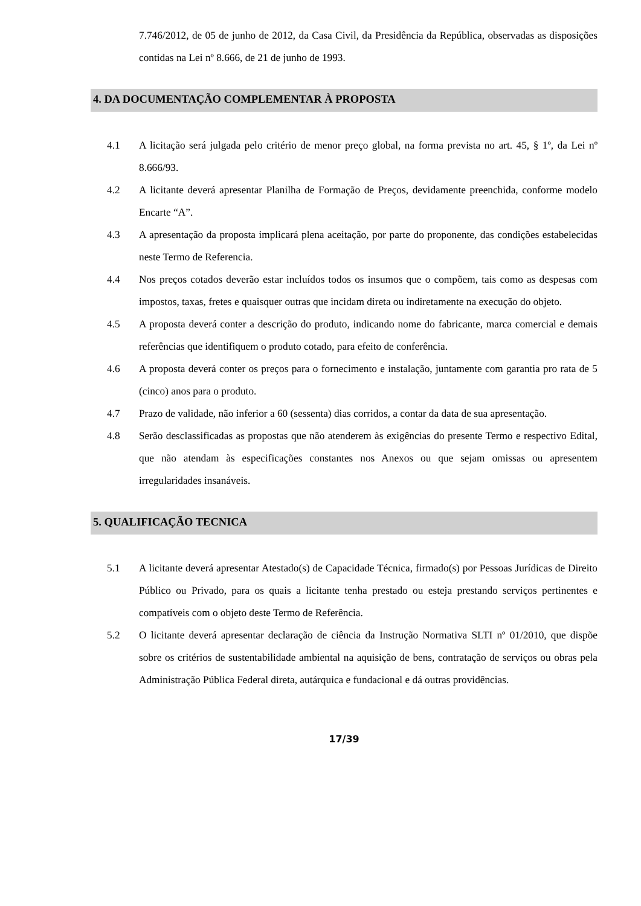7.746/2012, de 05 de junho de 2012, da Casa Civil, da Presidência da República, observadas as disposições contidas na Lei nº 8.666, de 21 de junho de 1993.
4. DA DOCUMENTAÇÃO COMPLEMENTAR À PROPOSTA
4.1 A licitação será julgada pelo critério de menor preço global, na forma prevista no art. 45, § 1º, da Lei nº 8.666/93.
4.2 A licitante deverá apresentar Planilha de Formação de Preços, devidamente preenchida, conforme modelo Encarte “A”.
4.3 A apresentação da proposta implicará plena aceitação, por parte do proponente, das condições estabelecidas neste Termo de Referencia.
4.4 Nos preços cotados deverão estar incluídos todos os insumos que o compõem, tais como as despesas com impostos, taxas, fretes e quaisquer outras que incidam direta ou indiretamente na execução do objeto.
4.5 A proposta deverá conter a descrição do produto, indicando nome do fabricante, marca comercial e demais referências que identifiquem o produto cotado, para efeito de conferência.
4.6 A proposta deverá conter os preços para o fornecimento e instalação, juntamente com garantia pro rata de 5 (cinco) anos para o produto.
4.7 Prazo de validade, não inferior a 60 (sessenta) dias corridos, a contar da data de sua apresentação.
4.8 Serão desclassificadas as propostas que não atenderem às exigências do presente Termo e respectivo Edital, que não atendam às especificações constantes nos Anexos ou que sejam omissas ou apresentem irregularidades insanáveis.
5. QUALIFICAÇÃO TECNICA
5.1 A licitante deverá apresentar Atestado(s) de Capacidade Técnica, firmado(s) por Pessoas Jurídicas de Direito Público ou Privado, para os quais a licitante tenha prestado ou esteja prestando serviços pertinentes e compatíveis com o objeto deste Termo de Referência.
5.2 O licitante deverá apresentar declaração de ciência da Instrução Normativa SLTI nº 01/2010, que dispõe sobre os critérios de sustentabilidade ambiental na aquisição de bens, contratação de serviços ou obras pela Administração Pública Federal direta, autárquica e fundacional e dá outras providências.
17/39